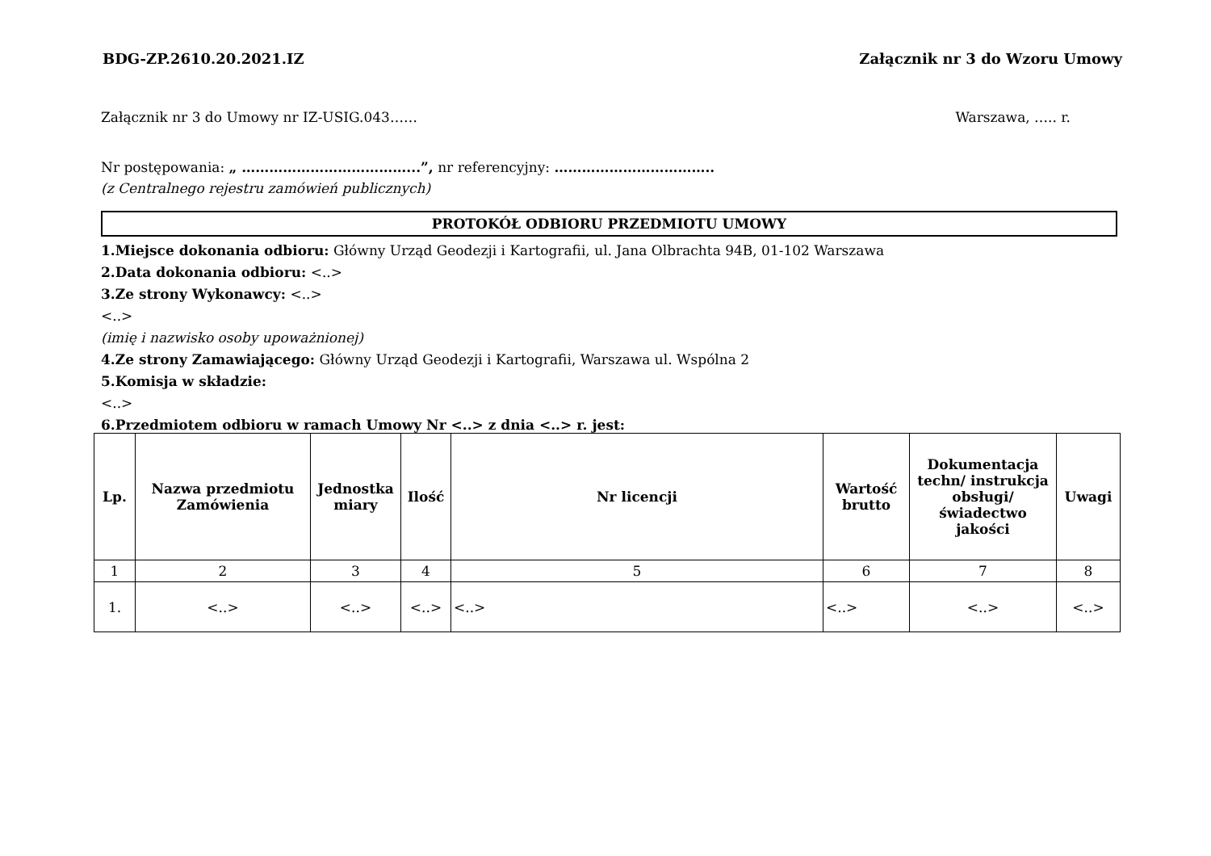BDG-ZP.2610.20.2021.IZ Załącznik nr 3 do Wzoru Umowy
Załącznik nr 3 do Umowy nr IZ-USIG.043…… Warszawa, ….. r.
Nr postępowania: „ ………………………………...”, nr referencyjny: ……………………………..
(z Centralnego rejestru zamówień publicznych)
PROTOKÓŁ ODBIORU PRZEDMIOTU UMOWY
1.Miejsce dokonania odbioru: Główny Urząd Geodezji i Kartografii, ul. Jana Olbrachta 94B, 01-102 Warszawa
2.Data dokonania odbioru: <..>
3.Ze strony Wykonawcy: <..>
<..>
(imię i nazwisko osoby upoważnionej)
4.Ze strony Zamawiającego: Główny Urząd Geodezji i Kartografii, Warszawa ul. Wspólna 2
5.Komisja w składzie:
<..>
6.Przedmiotem odbioru w ramach Umowy Nr <..> z dnia <..> r. jest:
| Lp. | Nazwa przedmiotu Zamówienia | Jednostka miary | Ilość | Nr licencji | Wartość brutto | Dokumentacja techn/ instrukcja obsługi/ świadectwo jakości | Uwagi |
| --- | --- | --- | --- | --- | --- | --- | --- |
| 1 | 2 | 3 | 4 | 5 | 6 | 7 | 8 |
| 1. | <..> | <..> | <..> | <..> | <..> | <..> | <..> |